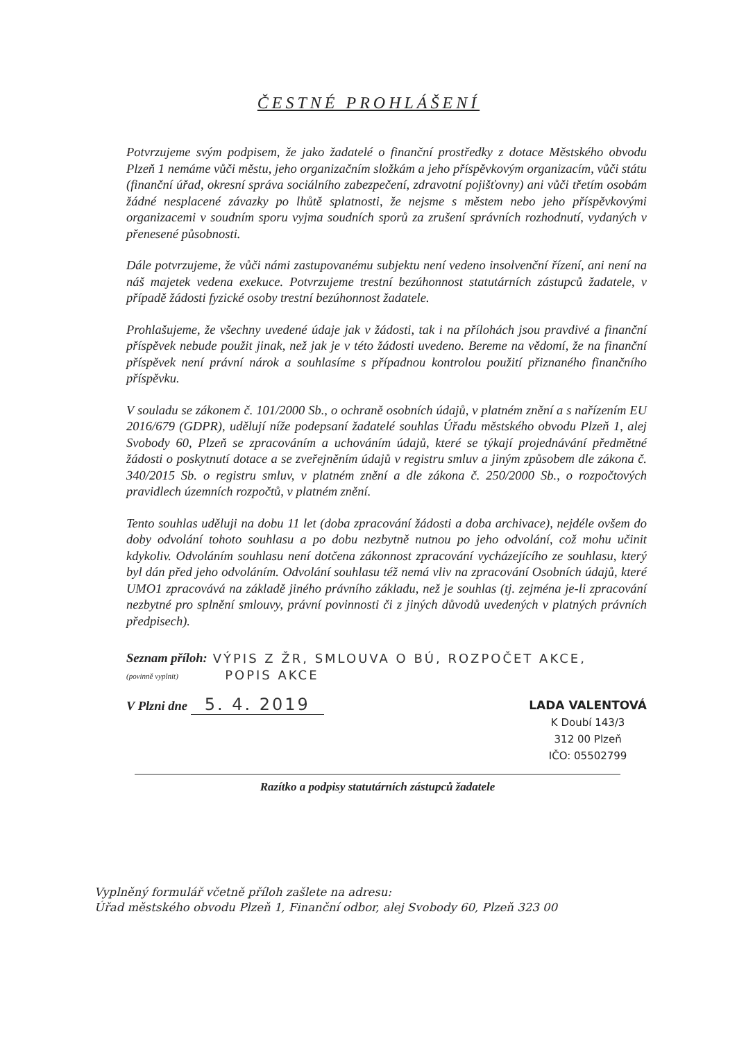ČESTNÉ PROHLÁŠENÍ
Potvrzujeme svým podpisem, že jako žadatelé o finanční prostředky z dotace Městského obvodu Plzeň 1 nemáme vůči městu, jeho organizačním složkám a jeho příspěvkovým organizacím, vůči státu (finanční úřad, okresní správa sociálního zabezpečení, zdravotní pojišťovny) ani vůči třetím osobám žádné nesplacené závazky po lhůtě splatnosti, že nejsme s městem nebo jeho příspěvkovými organizacemi v soudním sporu vyjma soudních sporů za zrušení správních rozhodnutí, vydaných v přenesené působnosti.
Dále potvrzujeme, že vůči námi zastupovanému subjektu není vedeno insolvenční řízení, ani není na náš majetek vedena exekuce. Potvrzujeme trestní bezúhonnost statutárních zástupců žadatele, v případě žádosti fyzické osoby trestní bezúhonnost žadatele.
Prohlašujeme, že všechny uvedené údaje jak v žádosti, tak i na přílohách jsou pravdivé a finanční příspěvek nebude použit jinak, než jak je v této žádosti uvedeno. Bereme na vědomí, že na finanční příspěvek není právní nárok a souhlasíme s případnou kontrolou použití přiznaného finančního příspěvku.
V souladu se zákonem č. 101/2000 Sb., o ochraně osobních údajů, v platném znění a s nařízením EU 2016/679 (GDPR), udělují níže podepsaní žadatelé souhlas Úřadu městského obvodu Plzeň 1, alej Svobody 60, Plzeň se zpracováním a uchováním údajů, které se týkají projednávání předmětné žádosti o poskytnutí dotace a se zveřejněním údajů v registru smluv a jiným způsobem dle zákona č. 340/2015 Sb. o registru smluv, v platném znění a dle zákona č. 250/2000 Sb., o rozpočtových pravidlech územních rozpočtů, v platném znění.
Tento souhlas uděluji na dobu 11 let (doba zpracování žádosti a doba archivace), nejdéle ovšem do doby odvolání tohoto souhlasu a po dobu nezbytně nutnou po jeho odvolání, což mohu učinit kdykoliv. Odvoláním souhlasu není dotčena zákonnost zpracování vycházejícího ze souhlasu, který byl dán před jeho odvoláním. Odvolání souhlasu též nemá vliv na zpracování Osobních údajů, které UMO1 zpracovává na základě jiného právního základu, než je souhlas (tj. zejména je-li zpracování nezbytné pro splnění smlouvy, právní povinnosti či z jiných důvodů uvedených v platných právních předpisech).
Seznam příloh:
(povinně vyplnit)
VÝPIS Z ŽR, SMLOUVA O BÚ, ROZPOČET AKCE,
POPIS AKCE
V Plzni dne 5. 4. 2019
LADA VALENTOVÁ
K Doubí 143/3
312 00 Plzeň
IČO: 05502799
Razítko a podpisy statutárních zástupců žadatele
Vyplněný formulář včetně příloh zašlete na adresu:
Úřad městského obvodu Plzeň 1, Finanční odbor, alej Svobody 60, Plzeň 323 00